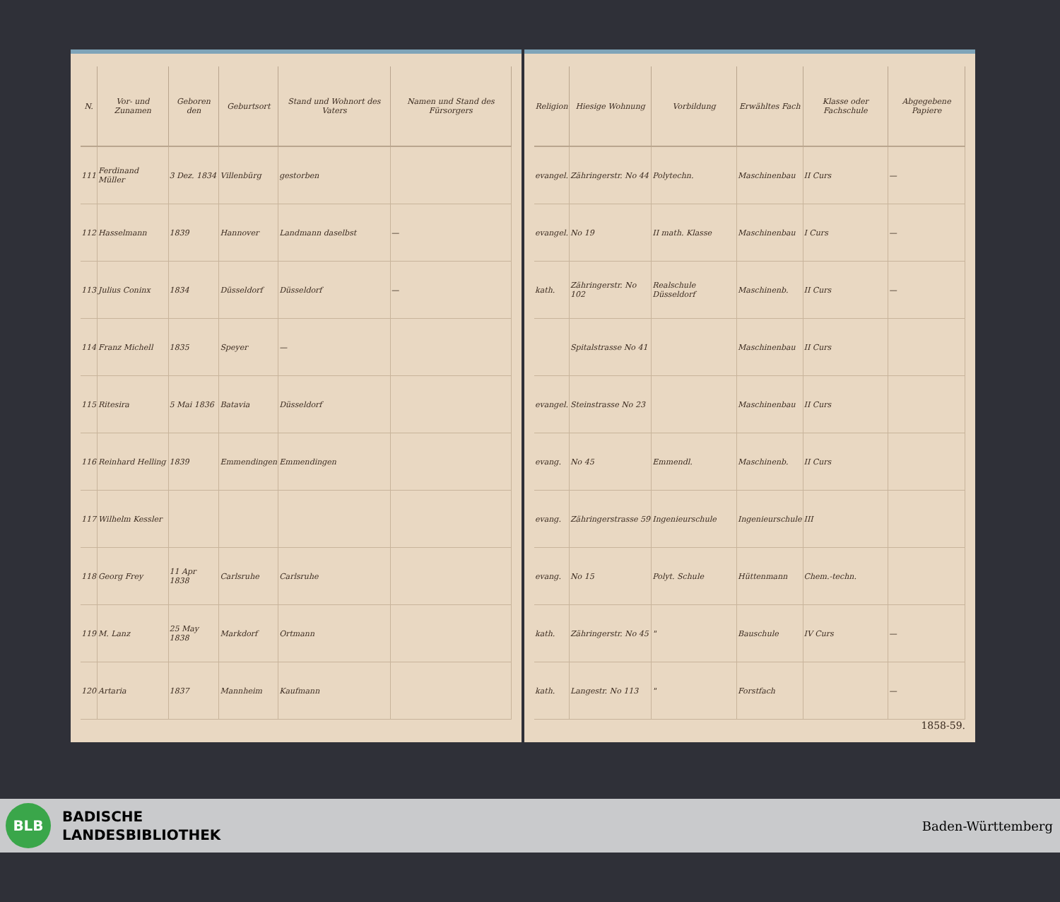| N. | Vor- und Zunamen | Geboren den | Geburtsort | Stand und Wohnort des Vaters | Namen und Stand des Fürsorgers |
| --- | --- | --- | --- | --- | --- |
| 111 | Ferdinand Müller | 3 Dez. 1834 | Villenbürg | gestorben | |
| 112 | Hasselmann | 1839 | Hannover | Landmann daselbst | — |
| 113 | Julius Coninx | 1834 | Düsseldorf | Düsseldorf | — |
| 114 | Franz Michell | 1835 | Speyer | — | |
| 115 | Ritesira | 5 Mai 1836 | Batavia | Düsseldorf | |
| 116 | Reinhard Helling | 1839 | Emmendingen | Emmendingen | |
| 117 | Wilhelm Kessler | | | | |
| 118 | Georg Frey | 11 Apr 1838 | Carlsruhe | Carlsruhe | |
| 119 | M. Lanz | 25 May 1838 | Markdorf | Ortmann | |
| 120 | Artaria | 1837 | Mannheim | Kaufmann | |
| Religion | Hiesige Wohnung | Vorbildung | Erwähltes Fach | Klasse oder Fachschule | Abgegebene Papiere |
| --- | --- | --- | --- | --- | --- |
| evangel. | Zähringerstr. No 44 | Polytechn. | Maschinenbau | II Curs | — |
| evangel. | No 19 | II math. Klasse | Maschinenbau | I Curs | — |
| kath. | Zähringerstr. No 102 | Realschule Düsseldorf | Maschinenb. | II Curs | — |
| | Spitalstrasse No 41 | | Maschinenbau | II Curs | |
| evangel. | Steinstrasse No 23 | | Maschinenbau | II Curs | |
| evang. | No 45 | Emmendl. | Maschinenb. | II Curs | |
| evang. | Zähringerstrasse 59 | Ingenieurschule | Ingenieurschule | III | |
| evang. | No 15 | Polyt. Schule | Hüttenmann | Chem.-techn. | |
| kath. | Zähringerstr. No 45 | " | Bauschule | IV Curs | — |
| kath. | Langestr. No 113 | " | Forstfach | | — |
1858-59.
BLB
BADISCHE
LANDESBIBLIOTHEK
Baden-Württemberg